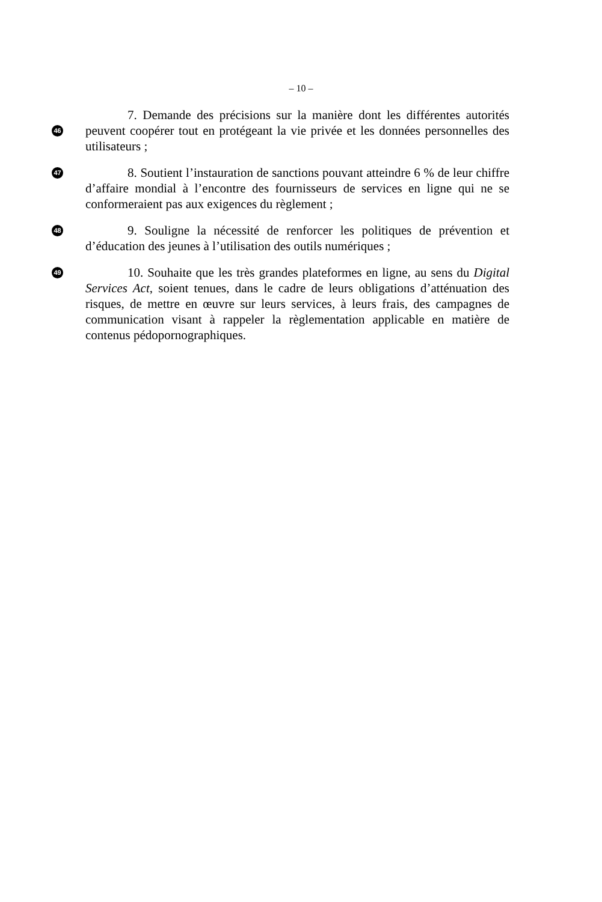– 10 –
46
7. Demande des précisions sur la manière dont les différentes autorités peuvent coopérer tout en protégeant la vie privée et les données personnelles des utilisateurs ;
47
8. Soutient l’instauration de sanctions pouvant atteindre 6 % de leur chiffre d’affaire mondial à l’encontre des fournisseurs de services en ligne qui ne se conformeraient pas aux exigences du règlement ;
48
9. Souligne la nécessité de renforcer les politiques de prévention et d’éducation des jeunes à l’utilisation des outils numériques ;
49
10. Souhaite que les très grandes plateformes en ligne, au sens du Digital Services Act, soient tenues, dans le cadre de leurs obligations d’atténuation des risques, de mettre en œuvre sur leurs services, à leurs frais, des campagnes de communication visant à rappeler la règlementation applicable en matière de contenus pédopornographiques.